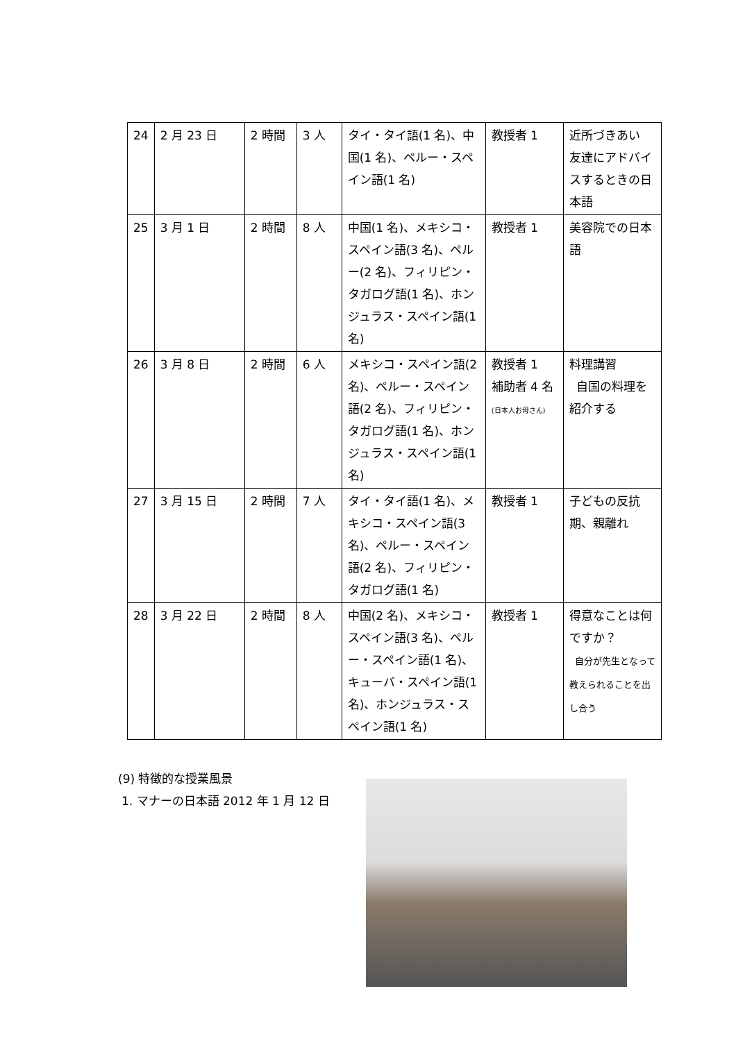| 24 | 2 月 23 日 | 2 時間 | 3 人 | タイ・タイ語(1 名)、中国(1 名)、ペルー・スペイン語(1 名) | 教授者 1 | 近所づきあい 友達にアドバイスするときの日本語 |
| 25 | 3 月 1 日 | 2 時間 | 8 人 | 中国(1 名)、メキシコ・スペイン語(3 名)、ペルー(2 名)、フィリピン・タガログ語(1 名)、ホンジュラス・スペイン語(1 名) | 教授者 1 | 美容院での日本語 |
| 26 | 3 月 8 日 | 2 時間 | 6 人 | メキシコ・スペイン語(2 名)、ペルー・スペイン語(2 名)、フィリピン・タガログ語(1 名)、ホンジュラス・スペイン語(1 名) | 教授者 1 補助者 4 名 (日本人お母さん) | 料理講習 自国の料理を紹介する |
| 27 | 3 月 15 日 | 2 時間 | 7 人 | タイ・タイ語(1 名)、メキシコ・スペイン語(3 名)、ペルー・スペイン語(2 名)、フィリピン・タガログ語(1 名) | 教授者 1 | 子どもの反抗期、親離れ |
| 28 | 3 月 22 日 | 2 時間 | 8 人 | 中国(2 名)、メキシコ・スペイン語(3 名)、ペルー・スペイン語(1 名)、キューバ・スペイン語(1 名)、ホンジュラス・スペイン語(1 名) | 教授者 1 | 得意なことは何ですか？ 自分が先生となって教えられることを出し合う |
(9) 特徴的な授業風景
1. マナーの日本語 2012 年 1 月 12 日